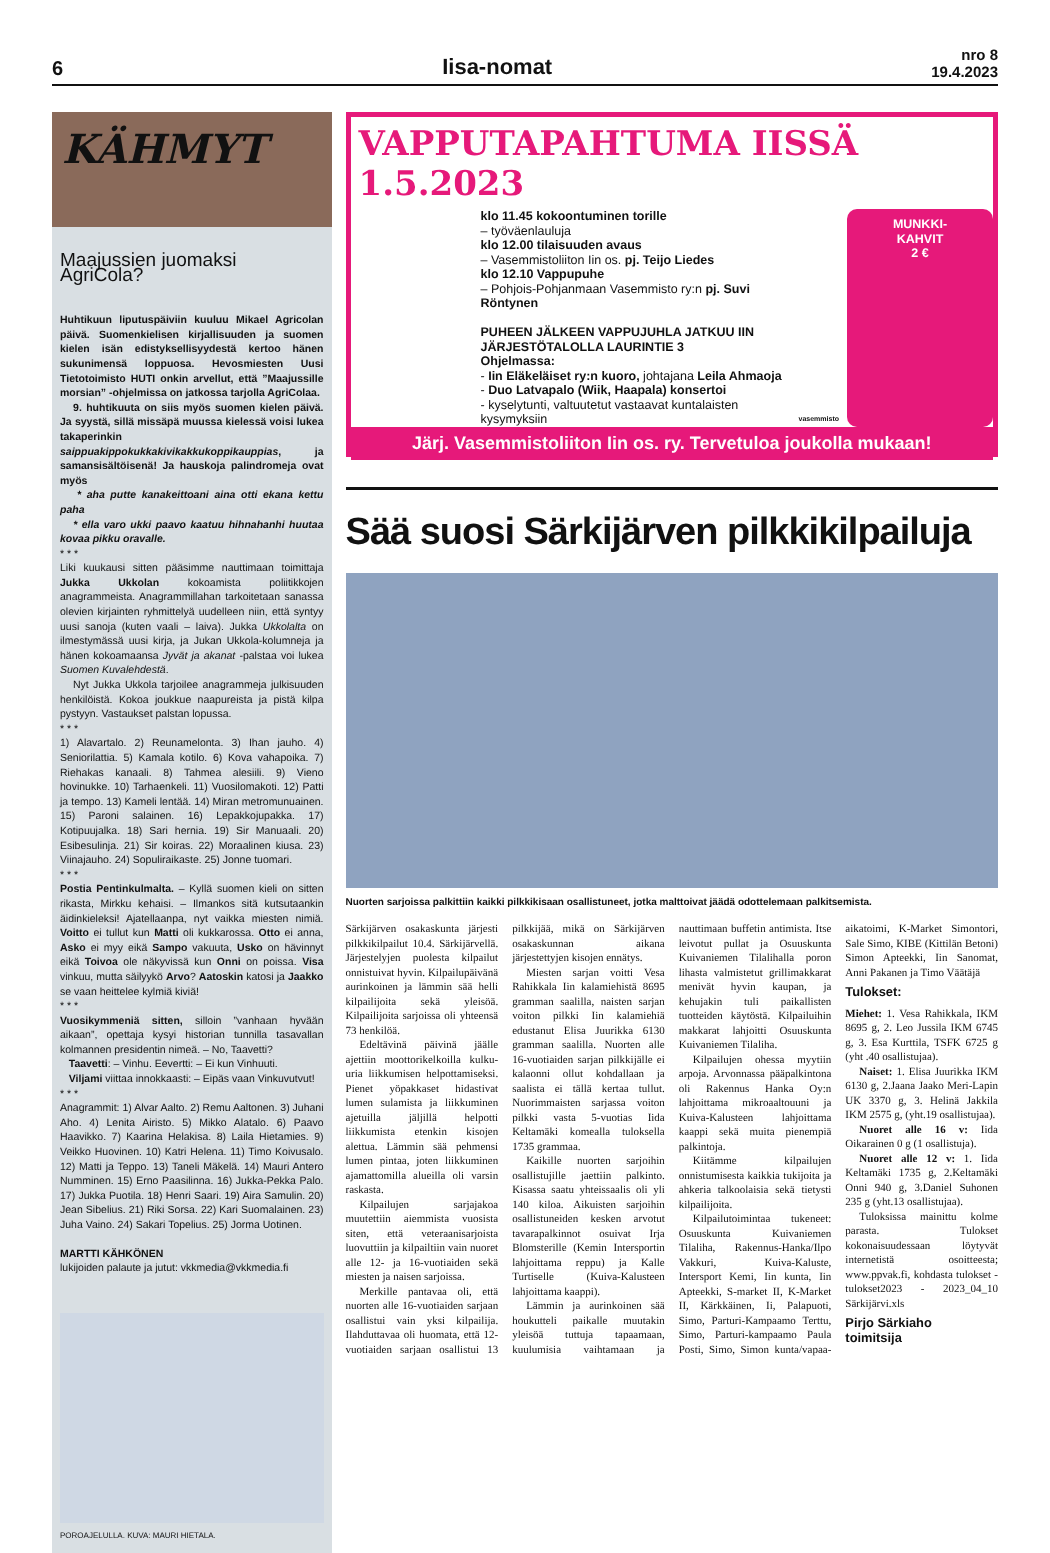6 Iisa-nomat nro 8
19.4.2023
KÄHMYT
Maajussien juomaksi AgriCola?
Huhtikuun liputuspäiviin kuuluu Mikael Agricolan päivä. Suomenkielisen kirjallisuuden ja suomen kielen isän edistyksellisyydestä kertoo hänen sukunimensä loppuosa. Hevosmiesten Uusi Tietotoimisto HUTI onkin arvellut, että ”Maajussille morsian” -ohjelmissa on jatkossa tarjolla AgriColaa.
9. huhtikuuta on siis myös suomen kielen päivä. Ja syystä, sillä missäpä muussa kielessä voisi lukea takaperinkin saippuakippokukkakivikakkukoppikauppias, ja samansisältöisenä! Ja hauskoja palindromeja ovat myös
* aha putte kanakeittoani aina otti ekana kettu paha
* ella varo ukki paavo kaatuu hihnahanhi huutaa kovaa pikku oravalle.
* * *
Liki kuukausi sitten pääsimme nauttimaan toimittaja Jukka Ukkolan kokoamista poliitikkojen anagrammeista. Anagrammillahan tarkoitetaan sanassa olevien kirjainten ryhmittelyä uudelleen niin, että syntyy uusi sanoja (kuten vaali – laiva). Jukka Ukkolalta on ilmestymässä uusi kirja, ja Jukan Ukkola-kolumneja ja hänen kokoamaansa Jyvät ja akanat -palstaa voi lukea Suomen Kuvalehdestä.
Nyt Jukka Ukkola tarjoilee anagrammeja julkisuuden henkilöistä. Kokoa joukkue naapureista ja pistä kilpa pystyyn. Vastaukset palstan lopussa.
* * *
1) Alavartalo. 2) Reunamelonta. 3) Ihan jauho. 4) Seniorilattia. 5) Kamala kotilo. 6) Kova vahapoika. 7) Riehakas kanaali. 8) Tahmea alesiili. 9) Vieno hovinukke. 10) Tarhaenkeli. 11) Vuosilomakoti. 12) Patti ja tempo. 13) Kameli lentää. 14) Miran metromunuainen. 15) Paroni salainen. 16) Lepakkojupakka. 17) Kotipuujalka. 18) Sari hernia. 19) Sir Manuaali. 20) Esibesulinja. 21) Sir koiras. 22) Moraalinen kiusa. 23) Viinajauho. 24) Sopuliraikaste. 25) Jonne tuomari.
* * *
Postia Pentinkulmalta. – Kyllä suomen kieli on sitten rikasta, Mirkku kehaisi. – Ilmankos sitä kutsutaankin äidinkieleksi! Ajatellaanpa, nyt vaikka miesten nimiä. Voitto ei tullut kun Matti oli kukkarossa. Otto ei anna, Asko ei myy eikä Sampo vakuuta, Usko on hävinnyt eikä Toivoa ole näkyvissä kun Onni on poissa. Visa vinkuu, mutta säilyykö Arvo? Aatoskin katosi ja Jaakko se vaan heittelee kylmiä kiviä!
* * *
Vuosikymmeniä sitten, silloin ”vanhaan hyvään aikaan”, opettaja kysyi historian tunnilla tasavallan kolmannen presidentin nimeä. – No, Taavetti?
Taavetti: – Vinhu. Eevertti: – Ei kun Vinhuuti.
Viljami viittaa innokkaasti: – Eipäs vaan Vinkuvutvut!
* * *
Anagrammit: 1) Alvar Aalto. 2) Remu Aaltonen. 3) Juhani Aho. 4) Lenita Airisto. 5) Mikko Alatalo. 6) Paavo Haavikko. 7) Kaarina Helakisa. 8) Laila Hietamies. 9) Veikko Huovinen. 10) Katri Helena. 11) Timo Koivusalo. 12) Matti ja Teppo. 13) Taneli Mäkelä. 14) Mauri Antero Numminen. 15) Erno Paasilinna. 16) Jukka-Pekka Palo. 17) Jukka Puotila. 18) Henri Saari. 19) Aira Samulin. 20) Jean Sibelius. 21) Riki Sorsa. 22) Kari Suomalainen. 23) Juha Vaino. 24) Sakari Topelius. 25) Jorma Uotinen.
MARTTI KÄHKÖNEN
lukijoiden palaute ja jutut: vkkmedia@vkkmedia.fi
POROAJELULLA. KUVA: MAURI HIETALA.
VAPPUTAPAHTUMA IISSÄ 1.5.2023
klo 11.45 kokoontuminen torille
– työväenlauluja
klo 12.00 tilaisuuden avaus
– Vasemmistoliiton Iin os. pj. Teijo Liedes
klo 12.10 Vappupuhe
– Pohjois-Pohjanmaan Vasemmisto ry:n pj. Suvi Röntynen
PUHEEN JÄLKEEN VAPPUJUHLA JATKUU IIN JÄRJESTÖTALOLLA LAURINTIE 3
Ohjelmassa:
- Iin Eläkeläiset ry:n kuoro, johtajana Leila Ahmaoja
- Duo Latvapalo (Wiik, Haapala) konsertoi
- kyselytunti, valtuutetut vastaavat kuntalaisten kysymyksiin
vasemmisto
MUNKKI-
KAHVIT
2 €
Järj. Vasemmistoliiton Iin os. ry. Tervetuloa joukolla mukaan!
Sää suosi Särkijärven pilkkikilpailuja
Nuorten sarjoissa palkittiin kaikki pilkkikisaan osallistuneet, jotka malttoivat jäädä odottelemaan palkitsemista.
Särkijärven osakaskunta järjesti pilkkikilpailut 10.4. Särkijärvellä. Järjestelyjen puolesta kilpailut onnistuivat hyvin. Kilpailupäivänä aurinkoinen ja lämmin sää helli kilpailijoita sekä yleisöä. Kilpailijoita sarjoissa oli yhteensä 73 henkilöä.
Edeltävinä päivinä jäälle ajettiin moottorikelkoilla kulku-uria liikkumisen helpottamiseksi. Pienet yöpakkaset hidastivat lumen sulamista ja liikkuminen ajetuilla jäljillä helpotti liikkumista etenkin kisojen alettua. Lämmin sää pehmensi lumen pintaa, joten liikkuminen ajamattomilla alueilla oli varsin raskasta.
Kilpailujen sarjajakoa muutettiin aiemmista vuosista siten, että veteraanisarjoista luovuttiin ja kilpailtiin vain nuoret alle 12- ja 16-vuotiaiden sekä miesten ja naisen sarjoissa.
Merkille pantavaa oli, että nuorten alle 16-vuotiaiden sarjaan osallistui vain yksi kilpailija. Ilahduttavaa oli huomata, että 12-vuotiaiden sarjaan osallistui 13 pilkkijää, mikä on Särkijärven osakaskunnan aikana järjestettyjen kisojen ennätys.
Miesten sarjan voitti Vesa Rahikkala Iin kalamiehistä 8695 gramman saalilla, naisten sarjan voiton pilkki Iin kalamiehiä edustanut Elisa Juurikka 6130 gramman saalilla. Nuorten alle 16-vuotiaiden sarjan pilkkijälle ei kalaonni ollut kohdallaan ja saalista ei tällä kertaa tullut. Nuorimmaisten sarjassa voiton pilkki vasta 5-vuotias Iida Keltamäki komealla tuloksella 1735 grammaa.
Kaikille nuorten sarjoihin osallistujille jaettiin palkinto. Kisassa saatu yhteissaalis oli yli 140 kiloa. Aikuisten sarjoihin osallistuneiden kesken arvotut tavarapalkinnot osuivat Irja Blomsterille (Kemin Intersportin lahjoittama reppu) ja Kalle Turtiselle (Kuiva-Kalusteen lahjoittama kaappi).
Lämmin ja aurinkoinen sää houkutteli paikalle muutakin yleisöä tuttuja tapaamaan, kuulumisia vaihtamaan ja nauttimaan buffetin antimista. Itse leivotut pullat ja Osuuskunta Kuivaniemen Tilalihalla poron lihasta valmistetut grillimakkarat menivät hyvin kaupan, ja kehujakin tuli paikallisten tuotteiden käytöstä. Kilpailuihin makkarat lahjoitti Osuuskunta Kuivaniemen Tilaliha.
Kilpailujen ohessa myytiin arpoja. Arvonnassa pääpalkintona oli Rakennus Hanka Oy:n lahjoittama mikroaaltouuni ja Kuiva-Kalusteen lahjoittama kaappi sekä muita pienempiä palkintoja.
Kiitämme kilpailujen onnistumisesta kaikkia tukijoita ja ahkeria talkoolaisia sekä tietysti kilpailijoita.
Kilpailutoimintaa tukeneet: Osuuskunta Kuivaniemen Tilaliha, Rakennus-Hanka/Ilpo Vakkuri, Kuiva-Kaluste, Intersport Kemi, Iin kunta, Iin Apteekki, S-market II, K-Market II, Kärkkäinen, Ii, Palapuoti, Simo, Parturi-Kampaamo Terttu, Simo, Parturi-kampaamo Paula Posti, Simo, Simon kunta/vapaa-aikatoimi, K-Market Simontori, Sale Simo, KIBE (Kittilän Betoni) Simon Apteekki, Iin Sanomat, Anni Pakanen ja Timo Väätäjä
Tulokset:
Miehet: 1. Vesa Rahikkala, IKM 8695 g, 2. Leo Jussila IKM 6745 g, 3. Esa Kurttila, TSFK 6725 g (yht .40 osallistujaa).
Naiset: 1. Elisa Juurikka IKM 6130 g, 2.Jaana Jaako Meri-Lapin UK 3370 g, 3. Helinä Jakkila IKM 2575 g, (yht.19 osallistujaa).
Nuoret alle 16 v: Iida Oikarainen 0 g (1 osallistuja).
Nuoret alle 12 v: 1. Iida Keltamäki 1735 g, 2.Keltamäki Onni 940 g, 3.Daniel Suhonen 235 g (yht.13 osallistujaa).
Tuloksissa mainittu kolme parasta. Tulokset kokonaisuudessaan löytyvät internetistä osoitteesta; www.ppvak.fi, kohdasta tulokset - tulokset2023 - 2023_04_10 Särkijärvi.xls
Pirjo Särkiaho
toimitsija